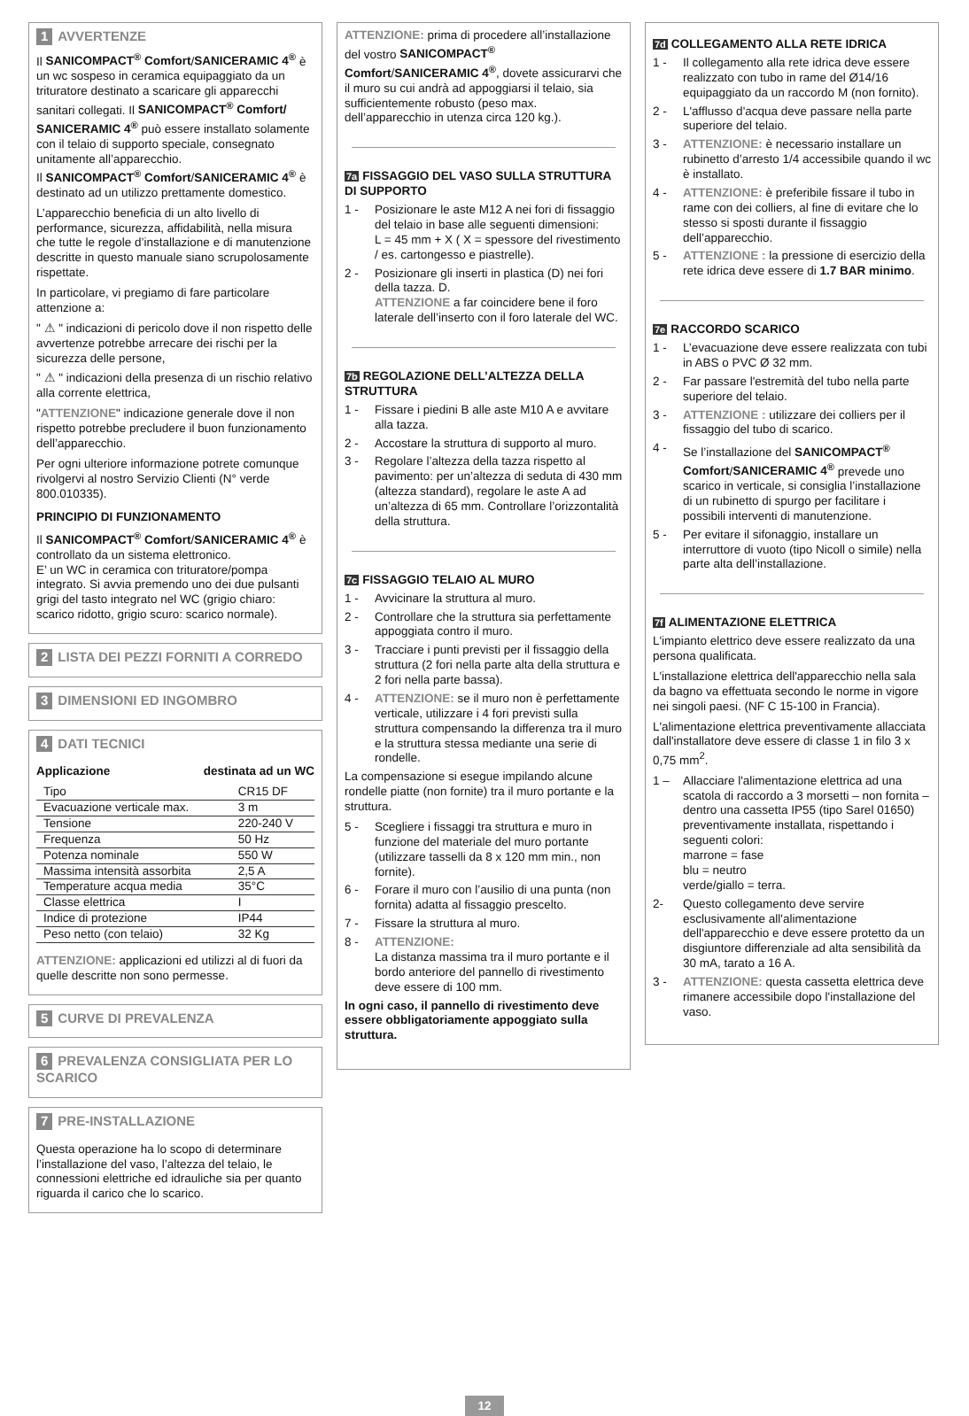1 AVVERTENZE
Il SANICOMPACT<sup>®</sup> Comfort/SANICERAMIC 4<sup>®</sup> è un wc sospeso in ceramica equipaggiato da un trituratore destinato a scaricare gli apparecchi sanitari collegati. Il SANICOMPACT<sup>®</sup> Comfort/ SANICERAMIC 4<sup>®</sup> può essere installato solamente con il telaio di supporto speciale, consegnato unitamente all’apparecchio.
Il SANICOMPACT<sup>®</sup> Comfort/SANICERAMIC 4<sup>®</sup> è destinato ad un utilizzo prettamente domestico.
L’apparecchio beneficia di un alto livello di performance, sicurezza, affidabilità, nella misura che tutte le regole d’installazione e di manutenzione descritte in questo manuale siano scrupolosamente rispettate.
In particolare, vi pregiamo di fare particolare attenzione a:
" ⚠ " indicazioni di pericolo dove il non rispetto delle avvertenze potrebbe arrecare dei rischi per la sicurezza delle persone,
" ⚠ " indicazioni della presenza di un rischio relativo alla corrente elettrica,
"ATTENZIONE" indicazione generale dove il non rispetto potrebbe precludere il buon funzionamento dell’apparecchio.
Per ogni ulteriore informazione potrete comunque rivolgervi al nostro Servizio Clienti (N° verde 800.010335).
PRINCIPIO DI FUNZIONAMENTO
Il SANICOMPACT<sup>®</sup> Comfort/SANICERAMIC 4<sup>®</sup> è controllato da un sistema elettronico.
E’ un WC in ceramica con trituratore/pompa integrato. Si avvia premendo uno dei due pulsanti grigi del tasto integrato nel WC (grigio chiaro: scarico ridotto, grigio scuro: scarico normale).
2 LISTA DEI PEZZI FORNITI A CORREDO
3 DIMENSIONI ED INGOMBRO
4 DATI TECNICI
Applicazione destinata ad un WC
| Tipo | CR15 DF |
| Evacuazione verticale max. | 3 m |
| Tensione | 220-240 V |
| Frequenza | 50 Hz |
| Potenza nominale | 550 W |
| Massima intensità assorbita | 2,5 A |
| Temperature acqua media | 35°C |
| Classe elettrica | I |
| Indice di protezione | IP44 |
| Peso netto (con telaio) | 32 Kg |
ATTENZIONE: applicazioni ed utilizzi al di fuori da quelle descritte non sono permesse.
5 CURVE DI PREVALENZA
6 PREVALENZA CONSIGLIATA PER LO SCARICO
7 PRE-INSTALLAZIONE
Questa operazione ha lo scopo di determinare l’installazione del vaso, l’altezza del telaio, le connessioni elettriche ed idrauliche sia per quanto riguarda il carico che lo scarico.
ATTENZIONE: prima di procedere all’installazione del vostro SANICOMPACT<sup>®</sup> Comfort/SANICERAMIC 4<sup>®</sup>, dovete assicurarvi che il muro su cui andrà ad appoggiarsi il telaio, sia sufficientemente robusto (peso max. dell’apparecchio in utenza circa 120 kg.).
7a FISSAGGIO DEL VASO SULLA STRUTTURA DI SUPPORTO
1 - Posizionare le aste M12 A nei fori di fissaggio del telaio in base alle seguenti dimensioni:
L = 45 mm + X ( X = spessore del rivestimento / es. cartongesso e piastrelle).
2 - Posizionare gli inserti in plastica (D) nei fori della tazza. D.
ATTENZIONE a far coincidere bene il foro laterale dell’inserto con il foro laterale del WC.
7b REGOLAZIONE DELL’ALTEZZA DELLA STRUTTURA
1 - Fissare i piedini B alle aste M10 A e avvitare alla tazza.
2 - Accostare la struttura di supporto al muro.
3 - Regolare l’altezza della tazza rispetto al pavimento: per un’altezza di seduta di 430 mm (altezza standard), regolare le aste A ad un’altezza di 65 mm. Controllare l’orizzontalità della struttura.
7c FISSAGGIO TELAIO AL MURO
1 - Avvicinare la struttura al muro.
2 - Controllare che la struttura sia perfettamente appoggiata contro il muro.
3 - Tracciare i punti previsti per il fissaggio della struttura (2 fori nella parte alta della struttura e 2 fori nella parte bassa).
4 - ATTENZIONE: se il muro non è perfettamente verticale, utilizzare i 4 fori previsti sulla struttura compensando la differenza tra il muro e la struttura stessa mediante una serie di rondelle.
La compensazione si esegue impilando alcune rondelle piatte (non fornite) tra il muro portante e la struttura.
5 - Scegliere i fissaggi tra struttura e muro in funzione del materiale del muro portante (utilizzare tasselli da 8 x 120 mm min., non fornite).
6 - Forare il muro con l’ausilio di una punta (non fornita) adatta al fissaggio prescelto.
7 - Fissare la struttura al muro.
8 - ATTENZIONE:
La distanza massima tra il muro portante e il bordo anteriore del pannello di rivestimento deve essere di 100 mm.
In ogni caso, il pannello di rivestimento deve essere obbligatoriamente appoggiato sulla struttura.
7d COLLEGAMENTO ALLA RETE IDRICA
1 - Il collegamento alla rete idrica deve essere realizzato con tubo in rame del Ø14/16 equipaggiato da un raccordo M (non fornito).
2 - L'afflusso d'acqua deve passare nella parte superiore del telaio.
3 - ATTENZIONE: è necessario installare un rubinetto d’arresto 1/4 accessibile quando il wc è installato.
4 - ATTENZIONE: è preferibile fissare il tubo in rame con dei colliers, al fine di evitare che lo stesso si sposti durante il fissaggio dell’apparecchio.
5 - ATTENZIONE : la pressione di esercizio della rete idrica deve essere di 1.7 BAR minimo.
7e RACCORDO SCARICO
1 - L’evacuazione deve essere realizzata con tubi in ABS o PVC Ø 32 mm.
2 - Far passare l'estremità del tubo nella parte superiore del telaio.
3 - ATTENZIONE : utilizzare dei colliers per il fissaggio del tubo di scarico.
4 - Se l’installazione del SANICOMPACT<sup>®</sup> Comfort/SANICERAMIC 4<sup>®</sup> prevede uno scarico in verticale, si consiglia l’installazione di un rubinetto di spurgo per facilitare i possibili interventi di manutenzione.
5 - Per evitare il sifonaggio, installare un interruttore di vuoto (tipo Nicoll o simile) nella parte alta dell’installazione.
7f ALIMENTAZIONE ELETTRICA
L'impianto elettrico deve essere realizzato da una persona qualificata.
L'installazione elettrica dell'apparecchio nella sala da bagno va effettuata secondo le norme in vigore nei singoli paesi. (NF C 15-100 in Francia).
L'alimentazione elettrica preventivamente allacciata dall'installatore deve essere di classe 1 in filo 3 x 0,75 mm<sup>2</sup>.
1 – Allacciare l'alimentazione elettrica ad una scatola di raccordo a 3 morsetti – non fornita – dentro una cassetta IP55 (tipo Sarel 01650) preventivamente installata, rispettando i seguenti colori:
marrone = fase
blu = neutro
verde/giallo = terra.
2- Questo collegamento deve servire esclusivamente all'alimentazione dell'apparecchio e deve essere protetto da un disgiuntore differenziale ad alta sensibilità da 30 mA, tarato a 16 A.
3 - ATTENZIONE: questa cassetta elettrica deve rimanere accessibile dopo l'installazione del vaso.
12